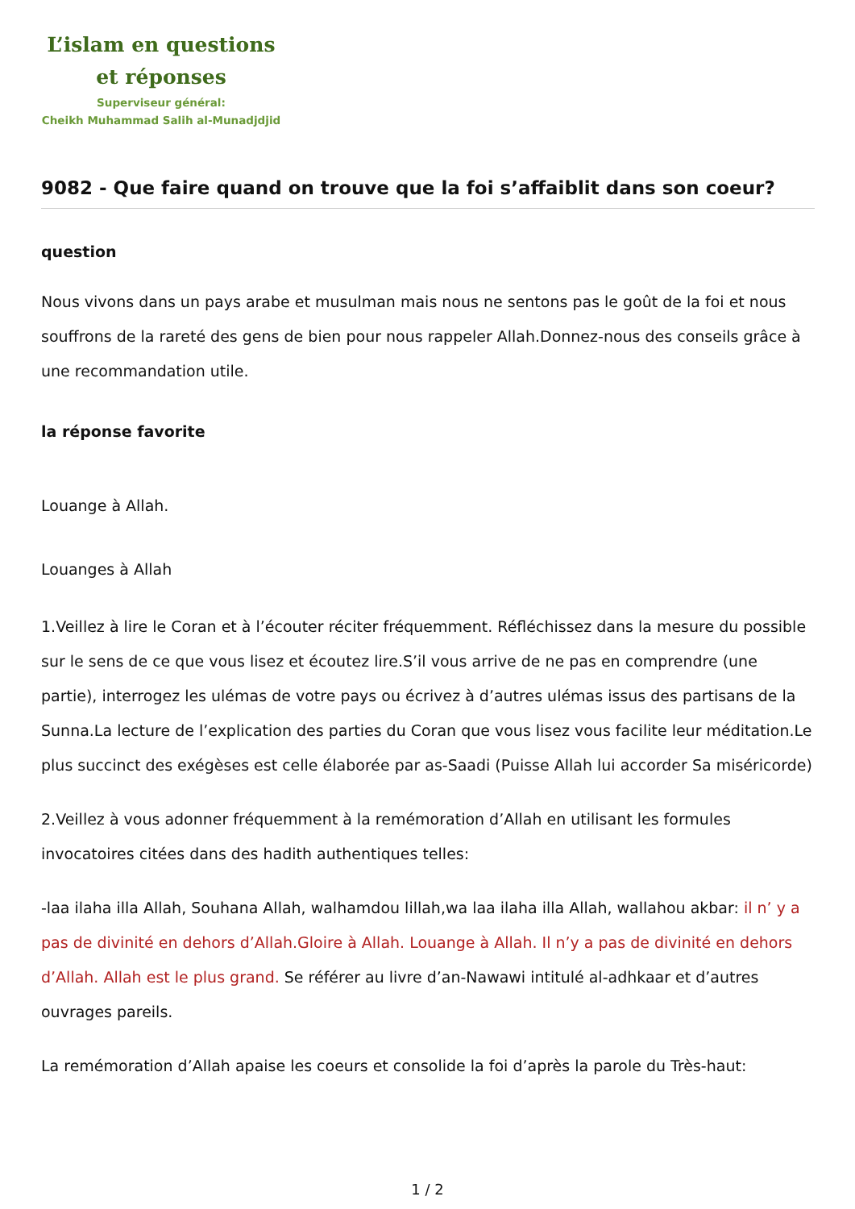L’islam en questions
et réponses
Superviseur général:
Cheikh Muhammad Salih al-Munadjdjid
9082 - Que faire quand on trouve que la foi s’affaiblit dans son coeur?
question
Nous vivons dans un pays arabe et musulman mais nous ne sentons pas le goût de la foi et nous souffrons de la rareté des gens de bien pour nous rappeler Allah.Donnez-nous des conseils grâce à une recommandation utile.
la réponse favorite
Louange à Allah.
Louanges à Allah
1.Veillez à lire le Coran et à l’écouter réciter fréquemment. Réfléchissez dans la mesure du possible sur le sens de ce que vous lisez et écoutez lire.S’il vous arrive de ne pas en comprendre (une partie), interrogez les ulémas de votre pays ou écrivez à d’autres ulémas issus des partisans de la Sunna.La lecture de l’explication des parties du Coran que vous lisez vous facilite leur méditation.Le plus succinct des exégèses est celle élaborée par as-Saadi (Puisse Allah lui accorder Sa miséricorde)
2.Veillez à vous adonner fréquemment à la remémoration d’Allah en utilisant les formules invocatoires citées dans des hadith authentiques telles:
-laa ilaha illa Allah, Souhana Allah, walhamdou lillah,wa laa ilaha illa Allah, wallahou akbar: il n’ y a pas de divinité en dehors d’Allah.Gloire à Allah. Louange à Allah. Il n’y a pas de divinité en dehors d’Allah. Allah est le plus grand. Se référer au livre d’an-Nawawi intitulé al-adhkaar et d’autres ouvrages pareils.
La remémoration d’Allah apaise les coeurs et consolide la foi d’après la parole du Très-haut:
1 / 2